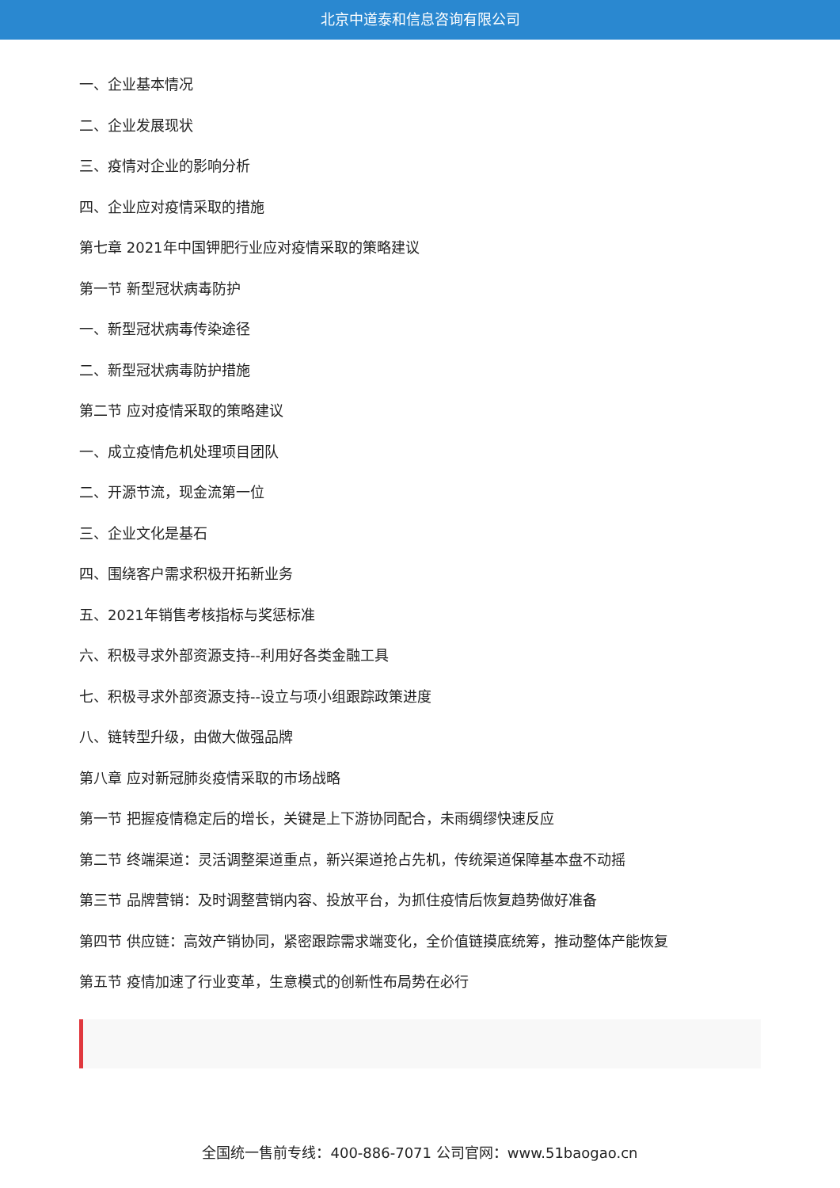北京中道泰和信息咨询有限公司
一、企业基本情况
二、企业发展现状
三、疫情对企业的影响分析
四、企业应对疫情采取的措施
第七章 2021年中国钾肥行业应对疫情采取的策略建议
第一节 新型冠状病毒防护
一、新型冠状病毒传染途径
二、新型冠状病毒防护措施
第二节 应对疫情采取的策略建议
一、成立疫情危机处理项目团队
二、开源节流，现金流第一位
三、企业文化是基石
四、围绕客户需求积极开拓新业务
五、2021年销售考核指标与奖惩标准
六、积极寻求外部资源支持--利用好各类金融工具
七、积极寻求外部资源支持--设立与项小组跟踪政策进度
八、链转型升级，由做大做强品牌
第八章 应对新冠肺炎疫情采取的市场战略
第一节 把握疫情稳定后的增长，关键是上下游协同配合，未雨绸缪快速反应
第二节 终端渠道：灵活调整渠道重点，新兴渠道抢占先机，传统渠道保障基本盘不动摇
第三节 品牌营销：及时调整营销内容、投放平台，为抓住疫情后恢复趋势做好准备
第四节 供应链：高效产销协同，紧密跟踪需求端变化，全价值链摸底统筹，推动整体产能恢复
第五节 疫情加速了行业变革，生意模式的创新性布局势在必行
全国统一售前专线：400-886-7071 公司官网：www.51baogao.cn